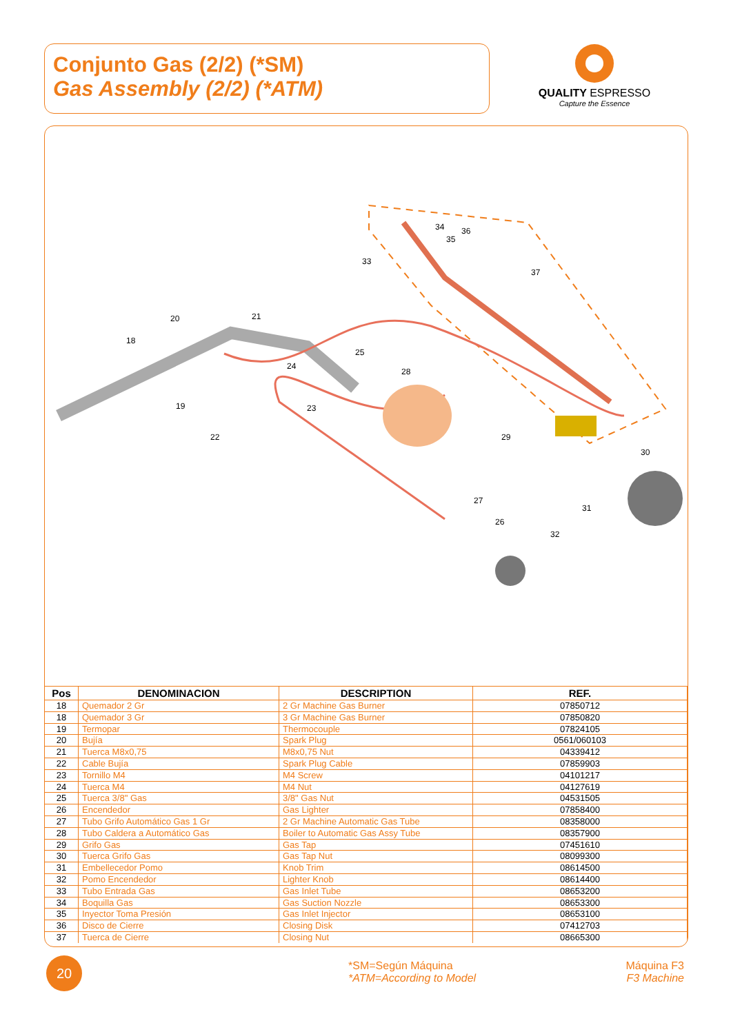Conjunto Gas (2/2) (*SM)
Gas Assembly (2/2) (*ATM)
QUALITY ESPRESSO
Capture the Essence
18
19
20
21
22
23
24
25
26
27
28
29
30
31
32
33
34
35
36
37
| Pos | DENOMINACION | DESCRIPTION | REF. |
| --- | --- | --- | --- |
| 18 | Quemador 2 Gr | 2 Gr Machine Gas Burner | 07850712 |
| 18 | Quemador 3 Gr | 3 Gr Machine Gas Burner | 07850820 |
| 19 | Termopar | Thermocouple | 07824105 |
| 20 | Bujía | Spark Plug | 0561/060103 |
| 21 | Tuerca M8x0,75 | M8x0,75 Nut | 04339412 |
| 22 | Cable Bujía | Spark Plug Cable | 07859903 |
| 23 | Tornillo M4 | M4 Screw | 04101217 |
| 24 | Tuerca M4 | M4 Nut | 04127619 |
| 25 | Tuerca 3/8" Gas | 3/8" Gas Nut | 04531505 |
| 26 | Encendedor | Gas Lighter | 07858400 |
| 27 | Tubo Grifo Automático Gas 1 Gr | 2 Gr Machine Automatic Gas Tube | 08358000 |
| 28 | Tubo Caldera a Automático Gas | Boiler to Automatic Gas Assy Tube | 08357900 |
| 29 | Grifo Gas | Gas Tap | 07451610 |
| 30 | Tuerca Grifo Gas | Gas Tap Nut | 08099300 |
| 31 | Embellecedor Pomo | Knob Trim | 08614500 |
| 32 | Pomo Encendedor | Lighter Knob | 08614400 |
| 33 | Tubo Entrada Gas | Gas Inlet Tube | 08653200 |
| 34 | Boquilla Gas | Gas Suction Nozzle | 08653300 |
| 35 | Inyector Toma Presión | Gas Inlet Injector | 08653100 |
| 36 | Disco de Cierre | Closing Disk | 07412703 |
| 37 | Tuerca de Cierre | Closing Nut | 08665300 |
20
*SM=Según Máquina
*ATM=According to Model
Máquina F3
F3 Machine